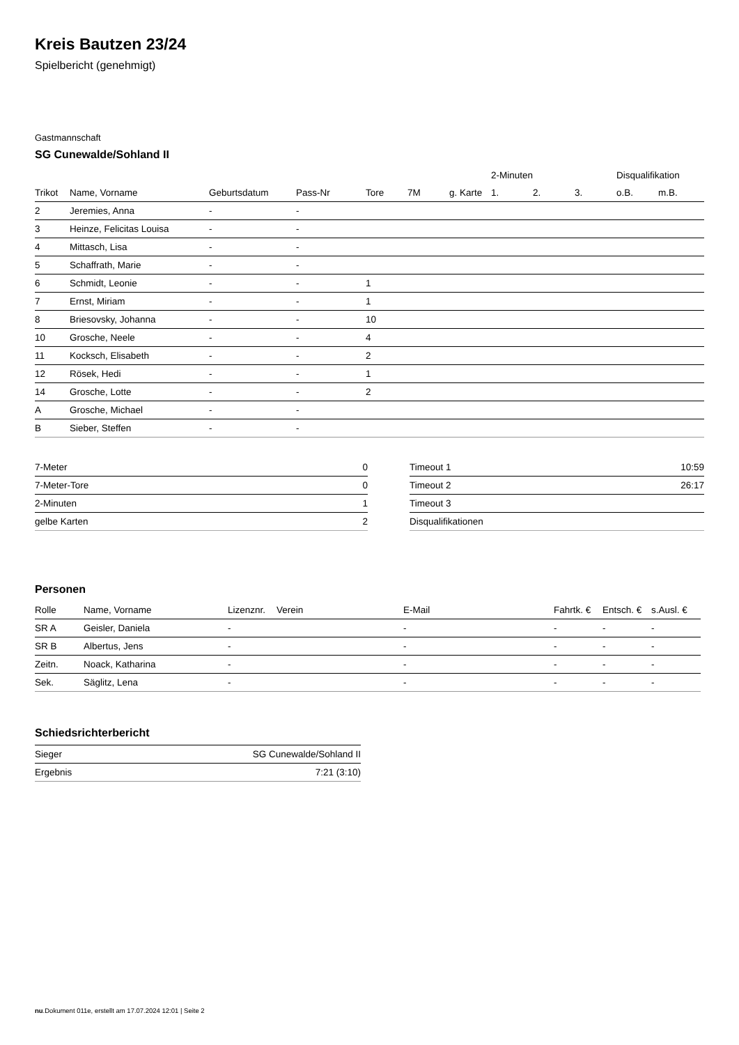Kreis Bautzen 23/24
Spielbericht (genehmigt)
Gastmannschaft
SG Cunewalde/Sohland II
| | | | | | | | 2-Minuten | | | Disqualifikation | |
| --- | --- | --- | --- | --- | --- | --- | --- | --- | --- | --- | --- |
| Trikot | Name, Vorname | Geburtsdatum | Pass-Nr | Tore | 7M | g. Karte | 1. | 2. | 3. | o.B. | m.B. |
| 2 | Jeremies, Anna | - | - | | | | | | | | |
| 3 | Heinze, Felicitas Louisa | - | - | | | | | | | | |
| 4 | Mittasch, Lisa | - | - | | | | | | | | |
| 5 | Schaffrath, Marie | - | - | | | | | | | | |
| 6 | Schmidt, Leonie | - | - | 1 | | | | | | | |
| 7 | Ernst, Miriam | - | - | 1 | | | | | | | |
| 8 | Briesovsky, Johanna | - | - | 10 | | | | | | | |
| 10 | Grosche, Neele | - | - | 4 | | | | | | | |
| 11 | Kocksch, Elisabeth | - | - | 2 | | | | | | | |
| 12 | Rösek, Hedi | - | - | 1 | | | | | | | |
| 14 | Grosche, Lotte | - | - | 2 | | | | | | | |
| A | Grosche, Michael | - | - | | | | | | | | |
| B | Sieber, Steffen | - | - | | | | | | | | |
| 7-Meter | 0 |
| 7-Meter-Tore | 0 |
| 2-Minuten | 1 |
| gelbe Karten | 2 |
| Timeout 1 | 10:59 |
| Timeout 2 | 26:17 |
| Timeout 3 | |
| Disqualifikationen | |
Personen
| Rolle | Name, Vorname | Lizenznr. | Verein | E-Mail | Fahrtk. € | Entsch. € | s.Ausl. € |
| --- | --- | --- | --- | --- | --- | --- | --- |
| SR A | Geisler, Daniela | - | | - | - | - | - |
| SR B | Albertus, Jens | - | | - | - | - | - |
| Zeitn. | Noack, Katharina | - | | - | - | - | - |
| Sek. | Säglitz, Lena | - | | - | - | - | - |
Schiedsrichterbericht
| Sieger | SG Cunewalde/Sohland II |
| Ergebnis | 7:21 (3:10) |
nu.Dokument 011e, erstellt am 17.07.2024 12:01 | Seite 2